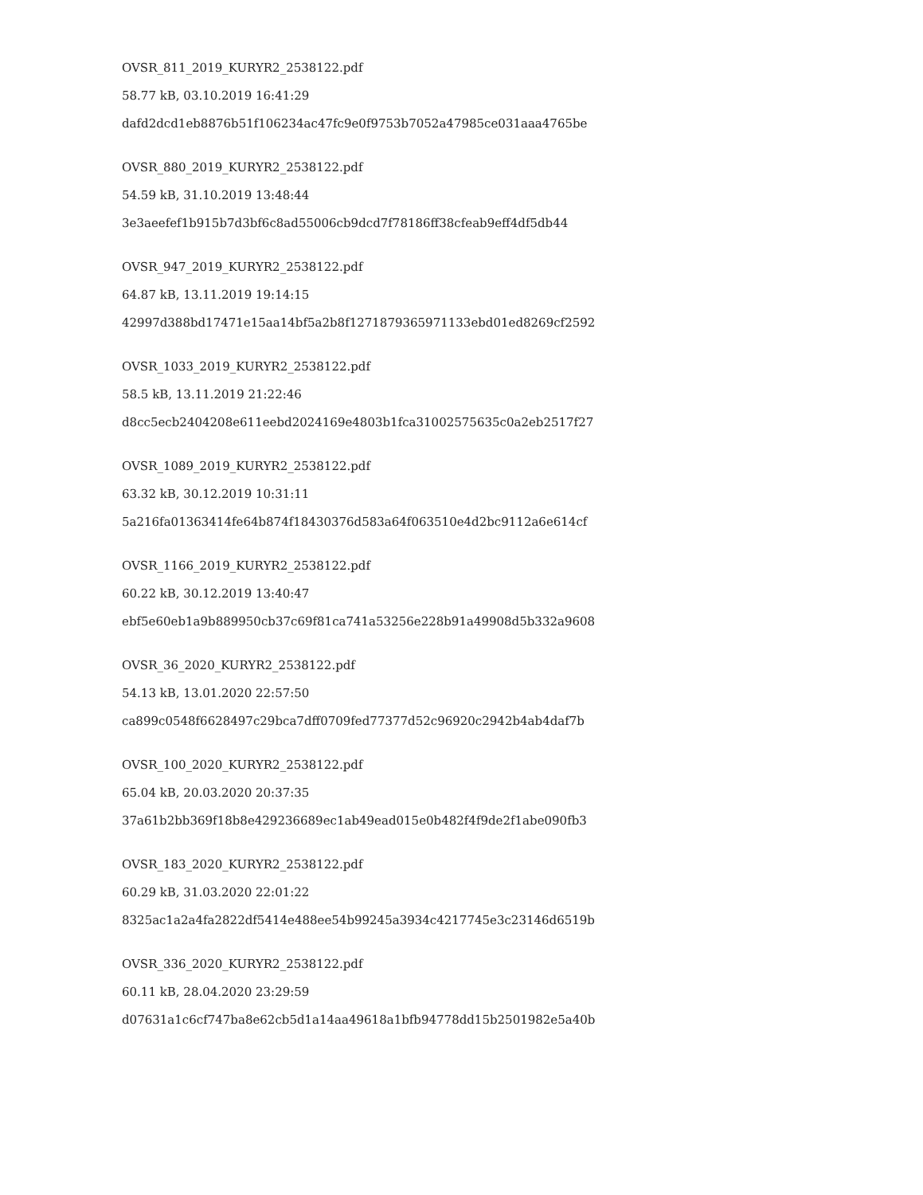OVSR_811_2019_KURYR2_2538122.pdf
58.77 kB, 03.10.2019 16:41:29
dafd2dcd1eb8876b51f106234ac47fc9e0f9753b7052a47985ce031aaa4765be
OVSR_880_2019_KURYR2_2538122.pdf
54.59 kB, 31.10.2019 13:48:44
3e3aeefef1b915b7d3bf6c8ad55006cb9dcd7f78186ff38cfeab9eff4df5db44
OVSR_947_2019_KURYR2_2538122.pdf
64.87 kB, 13.11.2019 19:14:15
42997d388bd17471e15aa14bf5a2b8f1271879365971133ebd01ed8269cf2592
OVSR_1033_2019_KURYR2_2538122.pdf
58.5 kB, 13.11.2019 21:22:46
d8cc5ecb2404208e611eebd2024169e4803b1fca31002575635c0a2eb2517f27
OVSR_1089_2019_KURYR2_2538122.pdf
63.32 kB, 30.12.2019 10:31:11
5a216fa01363414fe64b874f18430376d583a64f063510e4d2bc9112a6e614cf
OVSR_1166_2019_KURYR2_2538122.pdf
60.22 kB, 30.12.2019 13:40:47
ebf5e60eb1a9b889950cb37c69f81ca741a53256e228b91a49908d5b332a9608
OVSR_36_2020_KURYR2_2538122.pdf
54.13 kB, 13.01.2020 22:57:50
ca899c0548f6628497c29bca7dff0709fed77377d52c96920c2942b4ab4daf7b
OVSR_100_2020_KURYR2_2538122.pdf
65.04 kB, 20.03.2020 20:37:35
37a61b2bb369f18b8e429236689ec1ab49ead015e0b482f4f9de2f1abe090fb3
OVSR_183_2020_KURYR2_2538122.pdf
60.29 kB, 31.03.2020 22:01:22
8325ac1a2a4fa2822df5414e488ee54b99245a3934c4217745e3c23146d6519b
OVSR_336_2020_KURYR2_2538122.pdf
60.11 kB, 28.04.2020 23:29:59
d07631a1c6cf747ba8e62cb5d1a14aa49618a1bfb94778dd15b2501982e5a40b